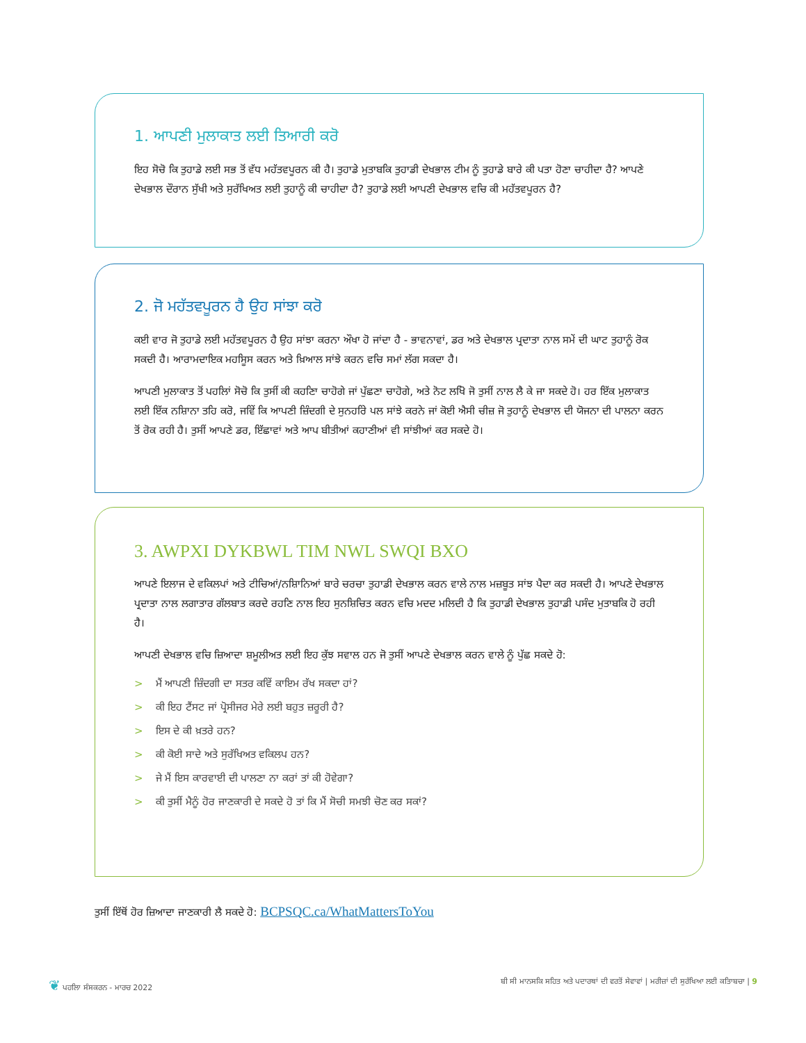1. ਆਪਣੀ ਮੁਲਾਕਾਤ ਲਈ ਤਿਆਰੀ ਕਰੋ
ਇਹ ਸੋਚੋ ਕਿ ਤੁਹਾਡੇ ਲਈ ਸਭ ਤੋਂ ਵੱਧ ਮਹੱਤਵਪੂਰਨ ਕੀ ਹੈ। ਤੁਹਾਡੇ ਮੁਤਾਬਕਿ ਤੁਹਾਡੀ ਦੇਖਭਾਲ ਟੀਮ ਨੂੰ ਤੁਹਾਡੇ ਬਾਰੇ ਕੀ ਪਤਾ ਹੋਣਾ ਚਾਹੀਦਾ ਹੈ? ਆਪਣੇ ਦੇਖਭਾਲ ਦੌਰਾਨ ਸੁੱਖੀ ਅਤੇ ਸੁਰੱਖਿਅਤ ਲਈ ਤੁਹਾਨੂੰ ਕੀ ਚਾਹੀਦਾ ਹੈ? ਤੁਹਾਡੇ ਲਈ ਆਪਣੀ ਦੇਖਭਾਲ ਵਚਿ ਕੀ ਮਹੱਤਵਪੂਰਨ ਹੈ?
2. ਜੋ ਮਹੱਤਵਪੂਰਨ ਹੈ ਉਹ ਸਾਂਝਾ ਕਰੋ
ਕਈ ਵਾਰ ਜੋ ਤੁਹਾਡੇ ਲਈ ਮਹੱਤਵਪੂਰਨ ਹੈ ਉਹ ਸਾਂਝਾ ਕਰਨਾ ਔਖਾ ਹੋ ਜਾਂਦਾ ਹੈ - ਭਾਵਨਾਵਾਂ, ਡਰ ਅਤੇ ਦੇਖਭਾਲ ਪ੍ਰਦਾਤਾ ਨਾਲ ਸਮੇਂ ਦੀ ਘਾਟ ਤੁਹਾਨੂੰ ਰੋਕ ਸਕਦੀ ਹੈ। ਆਰਾਮਦਾਇਕ ਮਹਸਿੂਸ ਕਰਨ ਅਤੇ ਖ਼ਿਆਲ ਸਾਂਝੇ ਕਰਨ ਵਚਿ ਸਮਾਂ ਲੱਗ ਸਕਦਾ ਹੈ।
ਆਪਣੀ ਮੁਲਾਕਾਤ ਤੋਂ ਪਹਲਿਾਂ ਸੋਚੋ ਕਿ ਤੁਸੀਂ ਕੀ ਕਹਣਿਾ ਚਾਹੋਗੇ ਜਾਂ ਪੁੱਛਣਾ ਚਾਹੋਗੇ, ਅਤੇ ਨੋਟ ਲਖਿੋ ਜੋ ਤੁਸੀਂ ਨਾਲ ਲੈ ਕੇ ਜਾ ਸਕਦੇ ਹੋ। ਹਰ ਇੱਕ ਮੁਲਾਕਾਤ ਲਈ ਇੱਕ ਨਸ਼ਿਾਨਾ ਤਹਿ ਕਰੋ, ਜਵਿੇਂ ਕਿ ਆਪਣੀ ਜ਼ਿੰਦਗੀ ਦੇ ਸੁਨਹਰਿੇ ਪਲ ਸਾਂਝੇ ਕਰਨੇ ਜਾਂ ਕੋਈ ਐਸੀ ਚੀਜ਼ ਜੋ ਤੁਹਾਨੂੰ ਦੇਖਭਾਲ ਦੀ ਯੋਜਨਾ ਦੀ ਪਾਲਨਾ ਕਰਨ ਤੋਂ ਰੋਕ ਰਹੀ ਹੈ। ਤੁਸੀਂ ਆਪਣੇ ਡਰ, ਇੱਛਾਵਾਂ ਅਤੇ ਆਪ ਬੀਤੀਆਂ ਕਹਾਣੀਆਂ ਵੀ ਸਾਂਝੀਆਂ ਕਰ ਸਕਦੇ ਹੋ।
3. AWPXI DYKBWL TIM NWL SWQI BXO
ਆਪਣੇ ਇਲਾਜ ਦੇ ਵਕਿਲਪਾਂ ਅਤੇ ਟੀਚਿਆਂ/ਨਸ਼ਿਾਨਿਆਂ ਬਾਰੇ ਚਰਚਾ ਤੁਹਾਡੀ ਦੇਖਭਾਲ ਕਰਨ ਵਾਲੇ ਨਾਲ ਮਜ਼ਬੂਤ ਸਾਂਝ ਪੈਦਾ ਕਰ ਸਕਦੀ ਹੈ। ਆਪਣੇ ਦੇਖਭਾਲ ਪ੍ਰਦਾਤਾ ਨਾਲ ਲਗਾਤਾਰ ਗੱਲਬਾਤ ਕਰਦੇ ਰਹਣਿ ਨਾਲ ਇਹ ਸੁਨਸ਼ਿਚਿਤ ਕਰਨ ਵਚਿ ਮਦਦ ਮਲਿਦੀ ਹੈ ਕਿ ਤੁਹਾਡੀ ਦੇਖਭਾਲ ਤੁਹਾਡੀ ਪਸੰਦ ਮੁਤਾਬਕਿ ਹੋ ਰਹੀ ਹੈ।
ਆਪਣੀ ਦੇਖਭਾਲ ਵਚਿ ਜ਼ਿਆਦਾ ਸ਼ਮੂਲੀਅਤ ਲਈ ਇਹ ਕੁੱਝ ਸਵਾਲ ਹਨ ਜੋ ਤੁਸੀਂ ਆਪਣੇ ਦੇਖਭਾਲ ਕਰਨ ਵਾਲੇ ਨੂੰ ਪੁੱਛ ਸਕਦੇ ਹੋ:
> ਮੈਂ ਆਪਣੀ ਜ਼ਿੰਦਗੀ ਦਾ ਸਤਰ ਕਵਿੇਂ ਕਾਇਮ ਰੱਖ ਸਕਦਾ ਹਾਂ?
> ਕੀ ਇਹ ਟੈਂਸਟ ਜਾਂ ਪ੍ਰੋਸੀਜਰ ਮੇਰੇ ਲਈ ਬਹੁਤ ਜ਼ਰੂਰੀ ਹੈ?
> ਇਸ ਦੇ ਕੀ ਖ਼ਤਰੇ ਹਨ?
> ਕੀ ਕੋਈ ਸਾਦੇ ਅਤੇ ਸੁਰੱਖਿਅਤ ਵਕਿਲਪ ਹਨ?
> ਜੇ ਮੈਂ ਇਸ ਕਾਰਵਾਈ ਦੀ ਪਾਲਣਾ ਨਾ ਕਰਾਂ ਤਾਂ ਕੀ ਹੋਵੇਗਾ?
> ਕੀ ਤੁਸੀਂ ਮੈਨੂੰ ਹੋਰ ਜਾਣਕਾਰੀ ਦੇ ਸਕਦੇ ਹੋ ਤਾਂ ਕਿ ਮੈਂ ਸੋਚੀ ਸਮਝੀ ਚੋਣ ਕਰ ਸਕਾਂ?
ਤੁਸੀਂ ਇੱਥੋਂ ਹੋਰ ਜ਼ਿਆਦਾ ਜਾਣਕਾਰੀ ਲੈ ਸਕਦੇ ਹੋ: BCPSQC.ca/WhatMattersToYou
❦ ਪਹਲਿਾ ਸੰਸਕਰਨ - ਮਾਰਚ 2022 ਬੀ ਸੀ ਮਾਨਸਕਿ ਸਹਿਤ ਅਤੇ ਪਦਾਰਥਾਂ ਦੀ ਵਰਤੋਂ ਸੇਵਾਵਾਂ | ਮਰੀਜ਼ਾਂ ਦੀ ਸੁਰੱਖਿਆ ਲਈ ਕਤਿਾਬਚਾ | 9